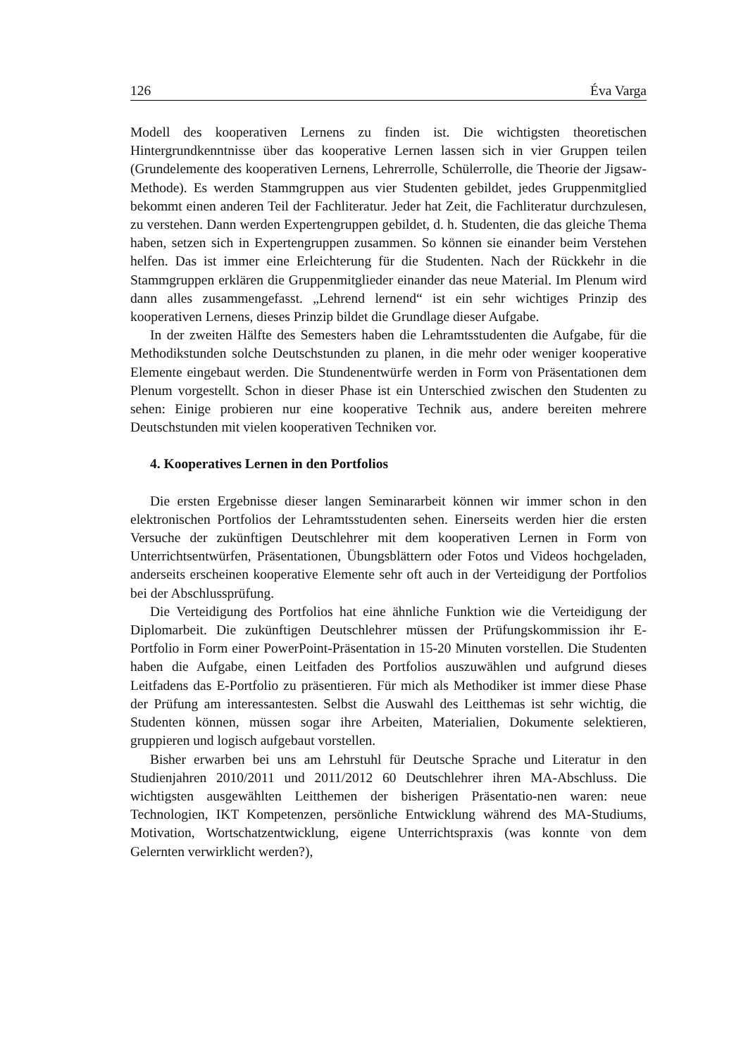126 Éva Varga
Modell des kooperativen Lernens zu finden ist. Die wichtigsten theoretischen Hintergrundkenntnisse über das kooperative Lernen lassen sich in vier Gruppen teilen (Grundelemente des kooperativen Lernens, Lehrerrolle, Schülerrolle, die Theorie der Jigsaw-Methode). Es werden Stammgruppen aus vier Studenten gebildet, jedes Gruppenmitglied bekommt einen anderen Teil der Fachliteratur. Jeder hat Zeit, die Fachliteratur durchzulesen, zu verstehen. Dann werden Expertengruppen gebildet, d. h. Studenten, die das gleiche Thema haben, setzen sich in Expertengruppen zusammen. So können sie einander beim Verstehen helfen. Das ist immer eine Erleichterung für die Studenten. Nach der Rückkehr in die Stammgruppen erklären die Gruppenmitglieder einander das neue Material. Im Plenum wird dann alles zusammengefasst. „Lehrend lernend“ ist ein sehr wichtiges Prinzip des kooperativen Lernens, dieses Prinzip bildet die Grundlage dieser Aufgabe.
In der zweiten Hälfte des Semesters haben die Lehramtsstudenten die Aufgabe, für die Methodikstunden solche Deutschstunden zu planen, in die mehr oder weniger kooperative Elemente eingebaut werden. Die Stundenentwürfe werden in Form von Präsentationen dem Plenum vorgestellt. Schon in dieser Phase ist ein Unterschied zwischen den Studenten zu sehen: Einige probieren nur eine kooperative Technik aus, andere bereiten mehrere Deutschstunden mit vielen kooperativen Techniken vor.
4. Kooperatives Lernen in den Portfolios
Die ersten Ergebnisse dieser langen Seminararbeit können wir immer schon in den elektronischen Portfolios der Lehramtsstudenten sehen. Einerseits werden hier die ersten Versuche der zukünftigen Deutschlehrer mit dem kooperativen Lernen in Form von Unterrichtsentwürfen, Präsentationen, Übungsblättern oder Fotos und Videos hochgeladen, anderseits erscheinen kooperative Elemente sehr oft auch in der Verteidigung der Portfolios bei der Abschlussprüfung.
Die Verteidigung des Portfolios hat eine ähnliche Funktion wie die Verteidigung der Diplomarbeit. Die zukünftigen Deutschlehrer müssen der Prüfungskommission ihr E-Portfolio in Form einer PowerPoint-Präsentation in 15-20 Minuten vorstellen. Die Studenten haben die Aufgabe, einen Leitfaden des Portfolios auszuwählen und aufgrund dieses Leitfadens das E-Portfolio zu präsentieren. Für mich als Methodiker ist immer diese Phase der Prüfung am interessantesten. Selbst die Auswahl des Leitthemas ist sehr wichtig, die Studenten können, müssen sogar ihre Arbeiten, Materialien, Dokumente selektieren, gruppieren und logisch aufgebaut vorstellen.
Bisher erwarben bei uns am Lehrstuhl für Deutsche Sprache und Literatur in den Studienjahren 2010/2011 und 2011/2012 60 Deutschlehrer ihren MA-Abschluss. Die wichtigsten ausgewählten Leitthemen der bisherigen Präsentatio-nen waren: neue Technologien, IKT Kompetenzen, persönliche Entwicklung während des MA-Studiums, Motivation, Wortschatzentwicklung, eigene Unterrichtspraxis (was konnte von dem Gelernten verwirklicht werden?),